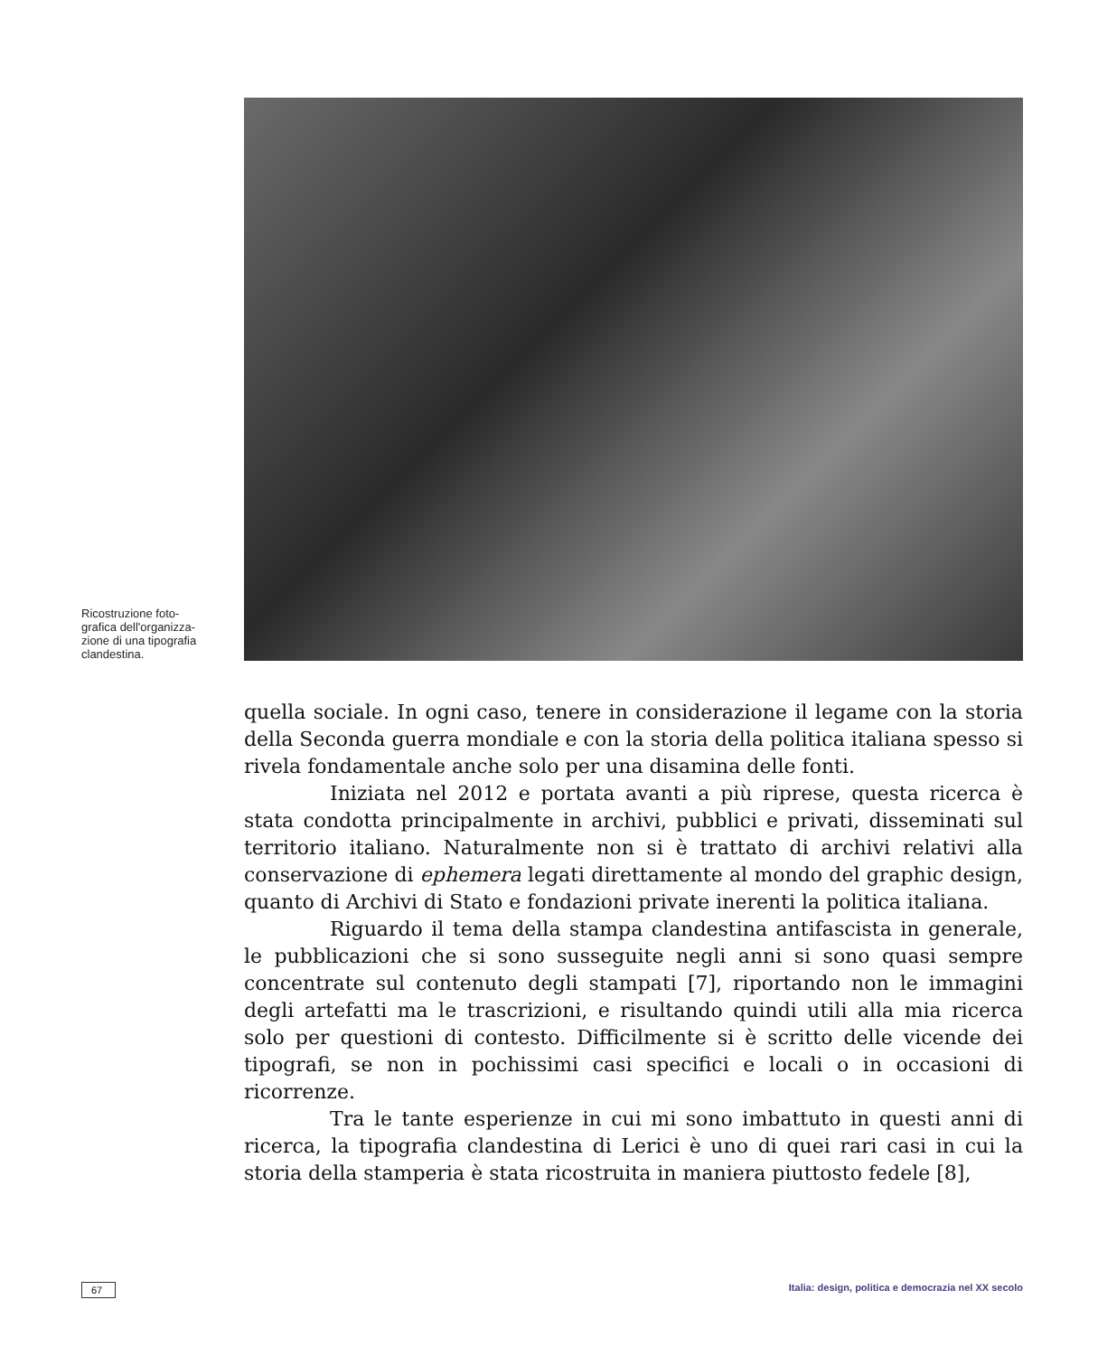Ricostruzione foto-
grafica dell'organizza-
zione di una tipografia
clandestina.
quella sociale. In ogni caso, tenere in considerazione il legame con la storia della Seconda guerra mondiale e con la storia della politica italiana spesso si rivela fondamentale anche solo per una disamina delle fonti.
Iniziata nel 2012 e portata avanti a più riprese, questa ricerca è stata condotta principalmente in archivi, pubblici e privati, disseminati sul territorio italiano. Naturalmente non si è trattato di archivi relativi alla conservazione di ephemera legati direttamente al mondo del graphic design, quanto di Archivi di Stato e fondazioni private inerenti la politica italiana.
Riguardo il tema della stampa clandestina antifascista in generale, le pubblicazioni che si sono susseguite negli anni si sono quasi sempre concentrate sul contenuto degli stampati [7], riportando non le immagini degli artefatti ma le trascrizioni, e risultando quindi utili alla mia ricerca solo per questioni di contesto. Difficilmente si è scritto delle vicende dei tipografi, se non in pochissimi casi specifici e locali o in occasioni di ricorrenze.
Tra le tante esperienze in cui mi sono imbattuto in questi anni di ricerca, la tipografia clandestina di Lerici è uno di quei rari casi in cui la storia della stamperia è stata ricostruita in maniera piuttosto fedele [8],
67 Italia: design, politica e democrazia nel XX secolo